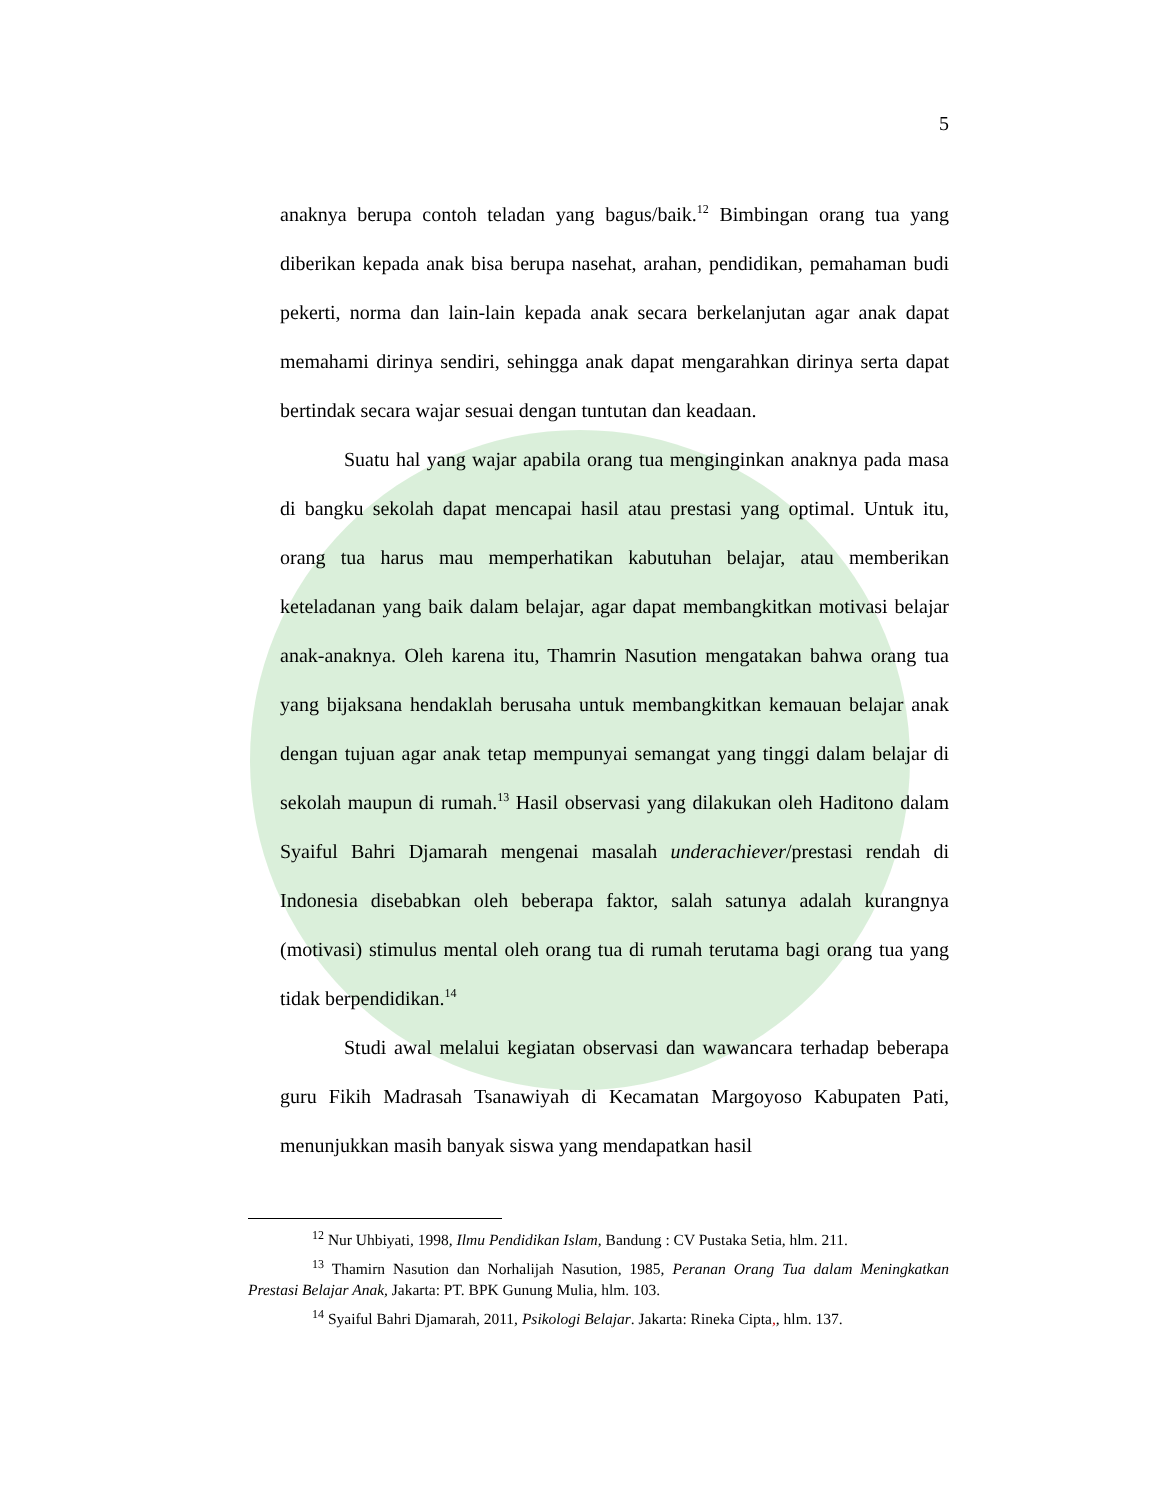5
anaknya berupa contoh teladan yang bagus/baik.<sup>12</sup> Bimbingan orang tua yang diberikan kepada anak bisa berupa nasehat, arahan, pendidikan, pemahaman budi pekerti, norma dan lain-lain kepada anak secara berkelanjutan agar anak dapat memahami dirinya sendiri, sehingga anak dapat mengarahkan dirinya serta dapat bertindak secara wajar sesuai dengan tuntutan dan keadaan.
Suatu hal yang wajar apabila orang tua menginginkan anaknya pada masa di bangku sekolah dapat mencapai hasil atau prestasi yang optimal. Untuk itu, orang tua harus mau memperhatikan kabutuhan belajar, atau memberikan keteladanan yang baik dalam belajar, agar dapat membangkitkan motivasi belajar anak-anaknya. Oleh karena itu, Thamrin Nasution mengatakan bahwa orang tua yang bijaksana hendaklah berusaha untuk membangkitkan kemauan belajar anak dengan tujuan agar anak tetap mempunyai semangat yang tinggi dalam belajar di sekolah maupun di rumah.<sup>13</sup> Hasil observasi yang dilakukan oleh Haditono dalam Syaiful Bahri Djamarah mengenai masalah underachiever/prestasi rendah di Indonesia disebabkan oleh beberapa faktor, salah satunya adalah kurangnya (motivasi) stimulus mental oleh orang tua di rumah terutama bagi orang tua yang tidak berpendidikan.<sup>14</sup>
Studi awal melalui kegiatan observasi dan wawancara terhadap beberapa guru Fikih Madrasah Tsanawiyah di Kecamatan Margoyoso Kabupaten Pati, menunjukkan masih banyak siswa yang mendapatkan hasil
<sup>12</sup> Nur Uhbiyati, 1998, Ilmu Pendidikan Islam, Bandung : CV Pustaka Setia, hlm. 211.
<sup>13</sup> Thamirn Nasution dan Norhalijah Nasution, 1985, Peranan Orang Tua dalam Meningkatkan Prestasi Belajar Anak, Jakarta: PT. BPK Gunung Mulia, hlm. 103.
<sup>14</sup> Syaiful Bahri Djamarah, 2011, Psikologi Belajar. Jakarta: Rineka Cipta,, hlm. 137.